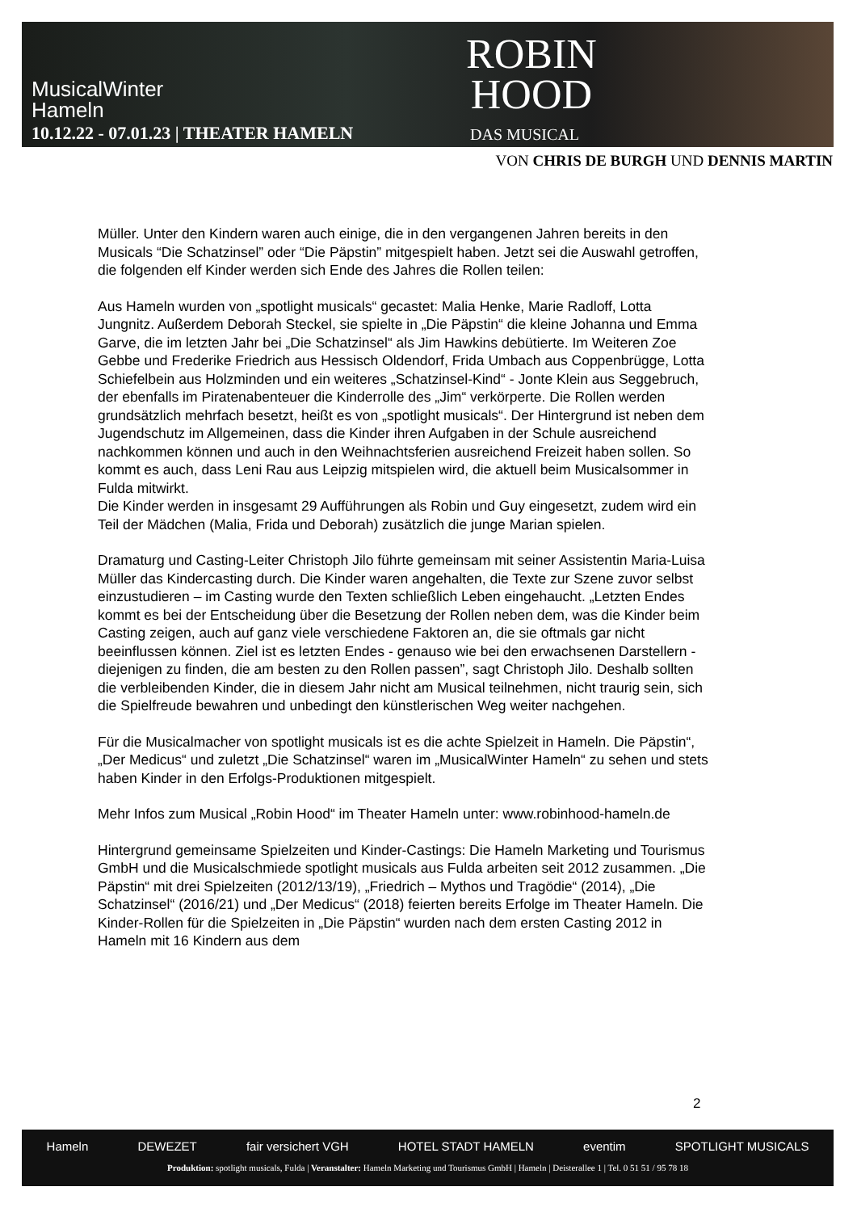MusicalWinter
Hameln
10.12.22 - 07.01.23 | THEATER HAMELN
ROBIN
HOOD
DAS MUSICAL
VON CHRIS DE BURGH UND DENNIS MARTIN
Müller. Unter den Kindern waren auch einige, die in den vergangenen Jahren bereits in den Musicals “Die Schatzinsel” oder “Die Päpstin” mitgespielt haben. Jetzt sei die Auswahl getroffen, die folgenden elf Kinder werden sich Ende des Jahres die Rollen teilen:
Aus Hameln wurden von „spotlight musicals“ gecastet: Malia Henke, Marie Radloff, Lotta Jungnitz. Außerdem Deborah Steckel, sie spielte in „Die Päpstin“ die kleine Johanna und Emma Garve, die im letzten Jahr bei „Die Schatzinsel“ als Jim Hawkins debütierte. Im Weiteren Zoe Gebbe und Frederike Friedrich aus Hessisch Oldendorf, Frida Umbach aus Coppenbrügge, Lotta Schiefelbein aus Holzminden und ein weiteres „Schatzinsel-Kind“ - Jonte Klein aus Seggebruch, der ebenfalls im Piratenabenteuer die Kinderrolle des „Jim“ verkörperte. Die Rollen werden grundsätzlich mehrfach besetzt, heißt es von „spotlight musicals“. Der Hintergrund ist neben dem Jugendschutz im Allgemeinen, dass die Kinder ihren Aufgaben in der Schule ausreichend nachkommen können und auch in den Weihnachtsferien ausreichend Freizeit haben sollen. So kommt es auch, dass Leni Rau aus Leipzig mitspielen wird, die aktuell beim Musicalsommer in Fulda mitwirkt.
Die Kinder werden in insgesamt 29 Aufführungen als Robin und Guy eingesetzt, zudem wird ein Teil der Mädchen (Malia, Frida und Deborah) zusätzlich die junge Marian spielen.
Dramaturg und Casting-Leiter Christoph Jilo führte gemeinsam mit seiner Assistentin Maria-Luisa Müller das Kindercasting durch. Die Kinder waren angehalten, die Texte zur Szene zuvor selbst einzustudieren – im Casting wurde den Texten schließlich Leben eingehaucht. „Letzten Endes kommt es bei der Entscheidung über die Besetzung der Rollen neben dem, was die Kinder beim Casting zeigen, auch auf ganz viele verschiedene Faktoren an, die sie oftmals gar nicht beeinflussen können. Ziel ist es letzten Endes - genauso wie bei den erwachsenen Darstellern - diejenigen zu finden, die am besten zu den Rollen passen”, sagt Christoph Jilo. Deshalb sollten die verbleibenden Kinder, die in diesem Jahr nicht am Musical teilnehmen, nicht traurig sein, sich die Spielfreude bewahren und unbedingt den künstlerischen Weg weiter nachgehen.
Für die Musicalmacher von spotlight musicals ist es die achte Spielzeit in Hameln. Die Päpstin“, „Der Medicus“ und zuletzt „Die Schatzinsel“ waren im „MusicalWinter Hameln“ zu sehen und stets haben Kinder in den Erfolgs-Produktionen mitgespielt.
Mehr Infos zum Musical „Robin Hood“ im Theater Hameln unter: www.robinhood-hameln.de
Hintergrund gemeinsame Spielzeiten und Kinder-Castings: Die Hameln Marketing und Tourismus GmbH und die Musicalschmiede spotlight musicals aus Fulda arbeiten seit 2012 zusammen. „Die Päpstin“ mit drei Spielzeiten (2012/13/19), „Friedrich – Mythos und Tragödie“ (2014), „Die Schatzinsel“ (2016/21) und „Der Medicus“ (2018) feierten bereits Erfolge im Theater Hameln. Die Kinder-Rollen für die Spielzeiten in „Die Päpstin“ wurden nach dem ersten Casting 2012 in Hameln mit 16 Kindern aus dem
2
Hameln DEWEZET fair versichert VGH HOTEL STADT HAMELN eventim SPOTLIGHT MUSICALS
Produktion: spotlight musicals, Fulda | Veranstalter: Hameln Marketing und Tourismus GmbH | Hameln | Deisterallee 1 | Tel. 0 51 51 / 95 78 18